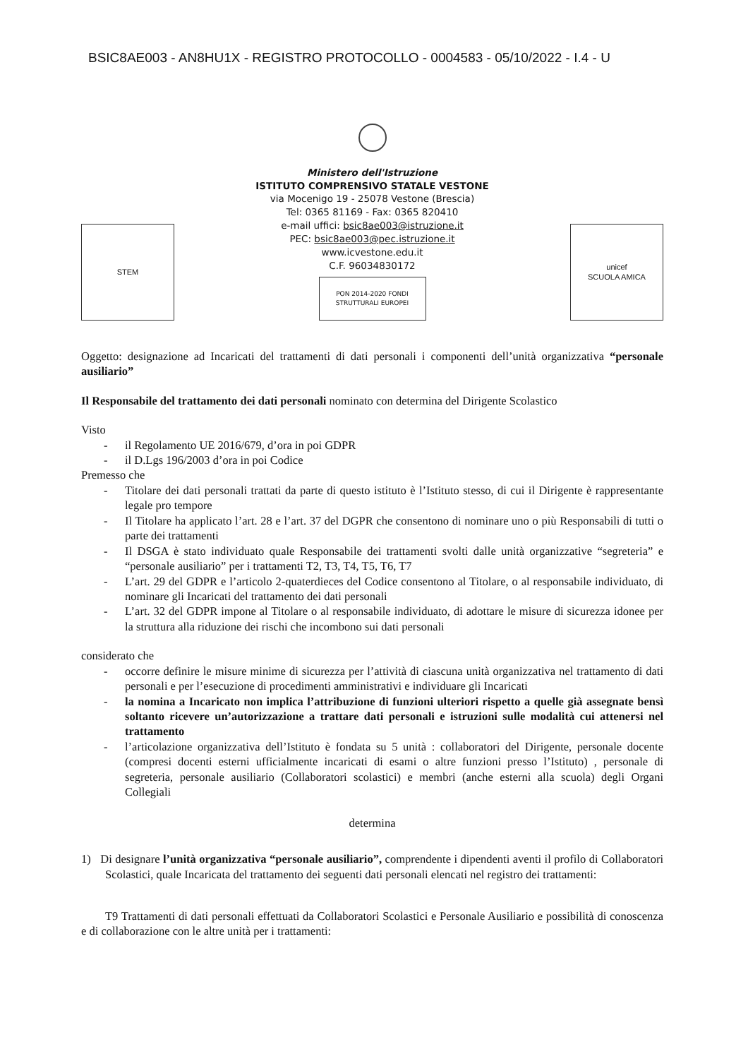BSIC8AE003 - AN8HU1X - REGISTRO PROTOCOLLO - 0004583 - 05/10/2022 - I.4 - U
STEM
Ministero dell'Istruzione
ISTITUTO COMPRENSIVO STATALE VESTONE
via Mocenigo 19 - 25078 Vestone (Brescia)
Tel: 0365 81169 - Fax: 0365 820410
e-mail uffici: bsic8ae003@istruzione.it
PEC: bsic8ae003@pec.istruzione.it
www.icvestone.edu.it
C.F. 96034830172
PON 2014-2020 FONDI STRUTTURALI EUROPEI
unicef
SCUOLA AMICA
Oggetto: designazione ad Incaricati del trattamenti di dati personali i componenti dell’unità organizzativa “personale ausiliario”
Il Responsabile del trattamento dei dati personali nominato con determina del Dirigente Scolastico
Visto
- il Regolamento UE 2016/679, d’ora in poi GDPR
- il D.Lgs 196/2003 d’ora in poi Codice
Premesso che
- Titolare dei dati personali trattati da parte di questo istituto è l’Istituto stesso, di cui il Dirigente è rappresentante legale pro tempore
- Il Titolare ha applicato l’art. 28 e l’art. 37 del DGPR che consentono di nominare uno o più Responsabili di tutti o parte dei trattamenti
- Il DSGA è stato individuato quale Responsabile dei trattamenti svolti dalle unità organizzative “segreteria” e “personale ausiliario” per i trattamenti T2, T3, T4, T5, T6, T7
- L’art. 29 del GDPR e l’articolo 2-quaterdieces del Codice consentono al Titolare, o al responsabile individuato, di nominare gli Incaricati del trattamento dei dati personali
- L’art. 32 del GDPR impone al Titolare o al responsabile individuato, di adottare le misure di sicurezza idonee per la struttura alla riduzione dei rischi che incombono sui dati personali
considerato che
- occorre definire le misure minime di sicurezza per l’attività di ciascuna unità organizzativa nel trattamento di dati personali e per l’esecuzione di procedimenti amministrativi e individuare gli Incaricati
- la nomina a Incaricato non implica l’attribuzione di funzioni ulteriori rispetto a quelle già assegnate bensì soltanto ricevere un’autorizzazione a trattare dati personali e istruzioni sulle modalità cui attenersi nel trattamento
- l’articolazione organizzativa dell’Istituto è fondata su 5 unità : collaboratori del Dirigente, personale docente (compresi docenti esterni ufficialmente incaricati di esami o altre funzioni presso l’Istituto) , personale di segreteria, personale ausiliario (Collaboratori scolastici) e membri (anche esterni alla scuola) degli Organi Collegiali
determina
1) Di designare l’unità organizzativa “personale ausiliario”, comprendente i dipendenti aventi il profilo di Collaboratori Scolastici, quale Incaricata del trattamento dei seguenti dati personali elencati nel registro dei trattamenti:
T9 Trattamenti di dati personali effettuati da Collaboratori Scolastici e Personale Ausiliario e possibilità di conoscenza e di collaborazione con le altre unità per i trattamenti: